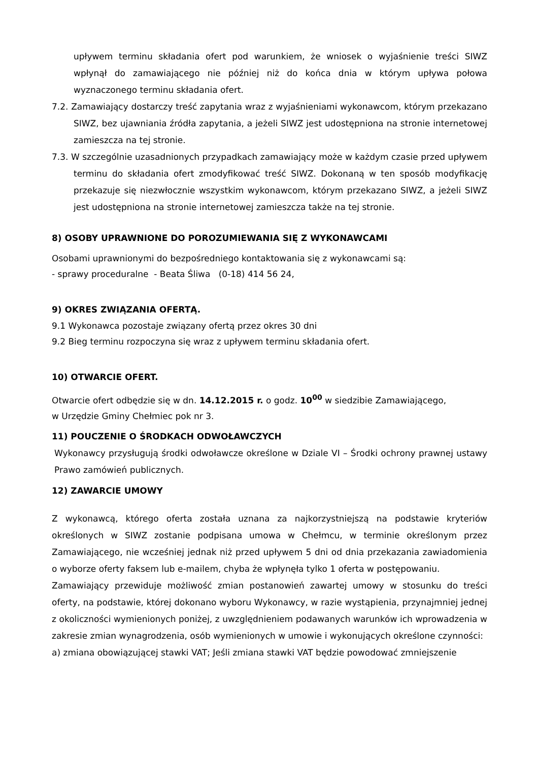upływem terminu składania ofert pod warunkiem, że wniosek o wyjaśnienie treści SIWZ wpłynął do zamawiającego nie później niż do końca dnia w którym upływa połowa wyznaczonego terminu składania ofert.
7.2. Zamawiający dostarczy treść zapytania wraz z wyjaśnieniami wykonawcom, którym przekazano SIWZ, bez ujawniania źródła zapytania, a jeżeli SIWZ jest udostępniona na stronie internetowej zamieszcza na tej stronie.
7.3. W szczególnie uzasadnionych przypadkach zamawiający może w każdym czasie przed upływem terminu do składania ofert zmodyfikować treść SIWZ. Dokonaną w ten sposób modyfikację przekazuje się niezwłocznie wszystkim wykonawcom, którym przekazano SIWZ, a jeżeli SIWZ jest udostępniona na stronie internetowej zamieszcza także na tej stronie.
8) OSOBY UPRAWNIONE DO POROZUMIEWANIA SIĘ Z WYKONAWCAMI
Osobami uprawnionymi do bezpośredniego kontaktowania się z wykonawcami są:
- sprawy proceduralne - Beata Śliwa (0-18) 414 56 24,
9) OKRES ZWIĄZANIA OFERTĄ.
9.1 Wykonawca pozostaje związany ofertą przez okres 30 dni
9.2 Bieg terminu rozpoczyna się wraz z upływem terminu składania ofert.
10) OTWARCIE OFERT.
Otwarcie ofert odbędzie się w dn. 14.12.2015 r. o godz. 10<sup>00</sup> w siedzibie Zamawiającego,
w Urzędzie Gminy Chełmiec pok nr 3.
11) POUCZENIE O ŚRODKACH ODWOŁAWCZYCH
Wykonawcy przysługują środki odwoławcze określone w Dziale VI – Środki ochrony prawnej ustawy Prawo zamówień publicznych.
12) ZAWARCIE UMOWY
Z wykonawcą, którego oferta została uznana za najkorzystniejszą na podstawie kryteriów określonych w SIWZ zostanie podpisana umowa w Chełmcu, w terminie określonym przez Zamawiającego, nie wcześniej jednak niż przed upływem 5 dni od dnia przekazania zawiadomienia o wyborze oferty faksem lub e-mailem, chyba że wpłynęła tylko 1 oferta w postępowaniu.
Zamawiający przewiduje możliwość zmian postanowień zawartej umowy w stosunku do treści oferty, na podstawie, której dokonano wyboru Wykonawcy, w razie wystąpienia, przynajmniej jednej z okoliczności wymienionych poniżej, z uwzględnieniem podawanych warunków ich wprowadzenia w zakresie zmian wynagrodzenia, osób wymienionych w umowie i wykonujących określone czynności:
a) zmiana obowiązującej stawki VAT; Jeśli zmiana stawki VAT będzie powodować zmniejszenie